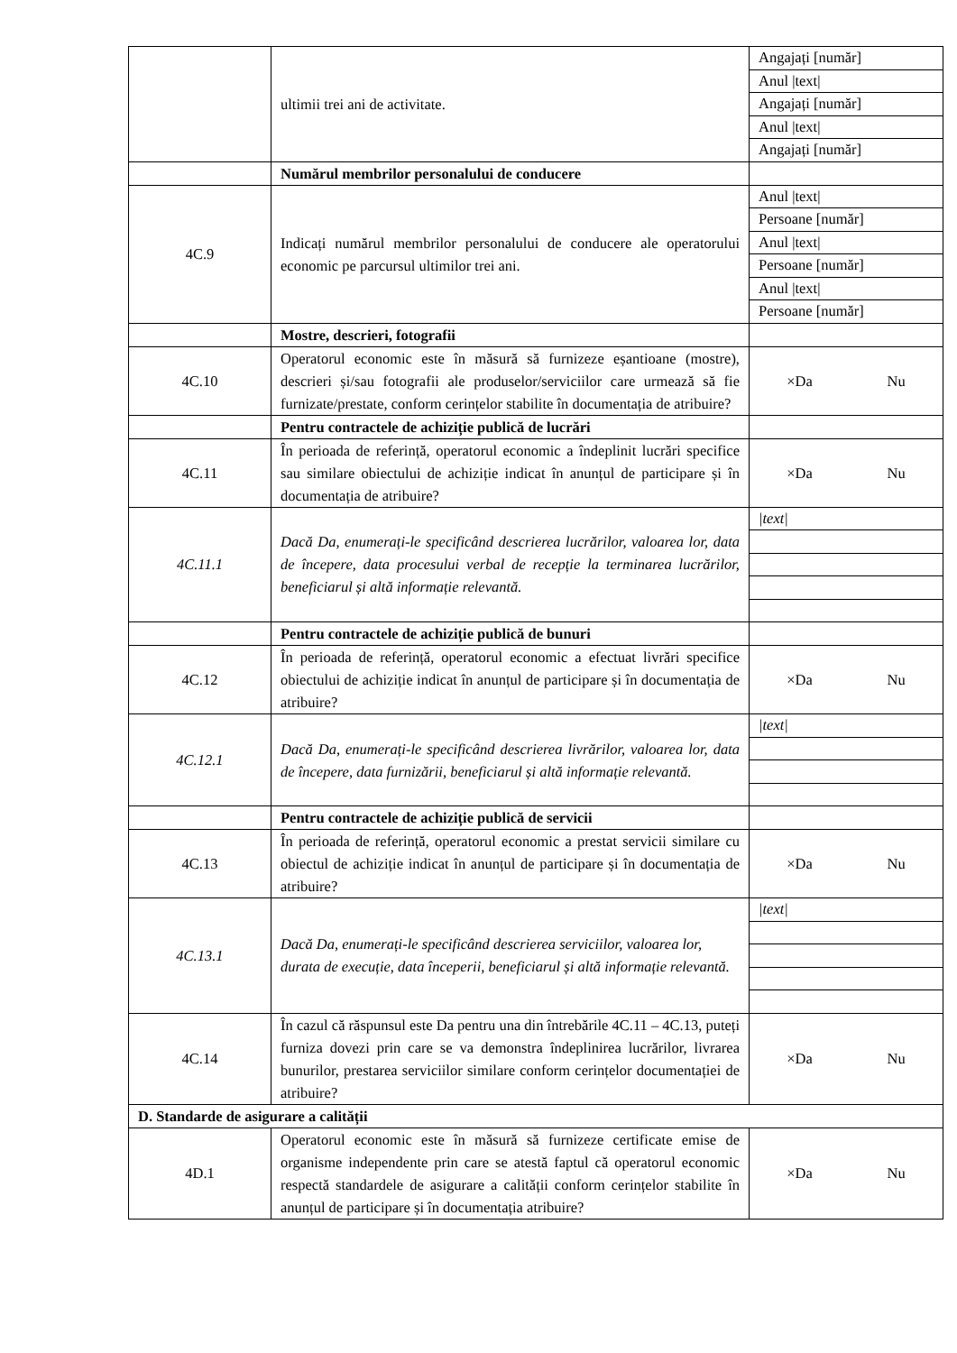| | ultimii trei ani de activitate. | / Angajați [număr] / / Anul /text/ / / Angajați [număr] / / Anul /text/ / / Angajați [număr] / |
| | Numărul membrilor personalului de conducere | |
| 4C.9 | Indicați numărul membrilor personalului de conducere ale operatorului economic pe parcursul ultimilor trei ani. | / Anul /text/ / / Persoane [număr] / / Anul /text/ / / Persoane [număr] / / Anul /text/ / / Persoane [număr] / |
| | Mostre, descrieri, fotografii | |
| 4C.10 | Operatorul economic este în măsură să furnizeze eșantioane (mostre), descrieri și/sau fotografii ale produselor/serviciilor care urmează să fie furnizate/prestate, conform cerințelor stabilite în documentația de atribuire? | ×Da Nu |
| | Pentru contractele de achiziție publică de lucrări | |
| 4C.11 | În perioada de referință, operatorul economic a îndeplinit lucrări specifice sau similare obiectului de achiziție indicat în anunțul de participare și în documentația de atribuire? | ×Da Nu |
| 4C.11.1 | Dacă Da, enumerați-le specificând descrierea lucrărilor, valoarea lor, data de începere, data procesului verbal de recepție la terminarea lucrărilor, beneficiarul și altă informație relevantă. | / /text/ / |
| | Pentru contractele de achiziție publică de bunuri | |
| 4C.12 | În perioada de referință, operatorul economic a efectuat livrări specifice obiectului de achiziție indicat în anunțul de participare și în documentația de atribuire? | ×Da Nu |
| 4C.12.1 | Dacă Da, enumerați-le specificând descrierea livrărilor, valoarea lor, data de începere, data furnizării, beneficiarul și altă informație relevantă. | / /text/ / |
| | Pentru contractele de achiziție publică de servicii | |
| 4C.13 | În perioada de referință, operatorul economic a prestat servicii similare cu obiectul de achiziție indicat în anunțul de participare și în documentația de atribuire? | ×Da Nu |
| 4C.13.1 | Dacă Da, enumerați-le specificând descrierea serviciilor, valoarea lor, durata de execuție, data începerii, beneficiarul și altă informație relevantă. | / /text/ / |
| 4C.14 | În cazul că răspunsul este Da pentru una din întrebările 4C.11 – 4C.13, puteți furniza dovezi prin care se va demonstra îndeplinirea lucrărilor, livrarea bunurilor, prestarea serviciilor similare conform cerințelor documentației de atribuire? | ×Da Nu |
| D. Standarde de asigurare a calității | | |
| 4D.1 | Operatorul economic este în măsură să furnizeze certificate emise de organisme independente prin care se atestă faptul că operatorul economic respectă standardele de asigurare a calității conform cerințelor stabilite în anunțul de participare și în documentația atribuire? | ×Da Nu |